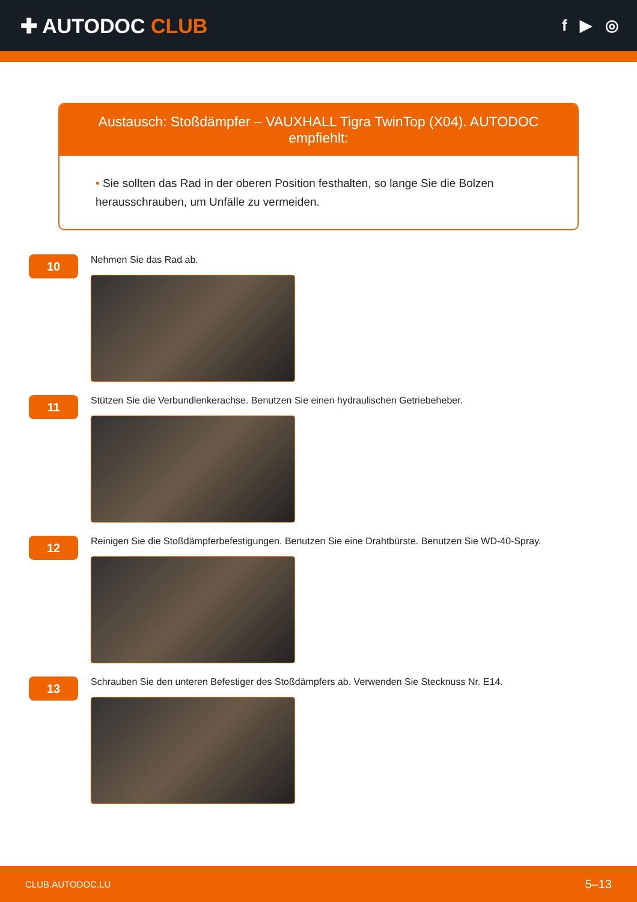✚ AUTODOC CLUB
f ▶ ◎
Austausch: Stoßdämpfer – VAUXHALL Tigra TwinTop (X04). AUTODOC empfiehlt:
• Sie sollten das Rad in der oberen Position festhalten, so lange Sie die Bolzen herausschrauben, um Unfälle zu vermeiden.
10
Nehmen Sie das Rad ab.
11
Stützen Sie die Verbundlenkerachse. Benutzen Sie einen hydraulischen Getriebeheber.
12
Reinigen Sie die Stoßdämpferbefestigungen. Benutzen Sie eine Drahtbürste. Benutzen Sie WD-40-Spray.
13
Schrauben Sie den unteren Befestiger des Stoßdämpfers ab. Verwenden Sie Stecknuss Nr. E14.
CLUB.AUTODOC.LU 5–13